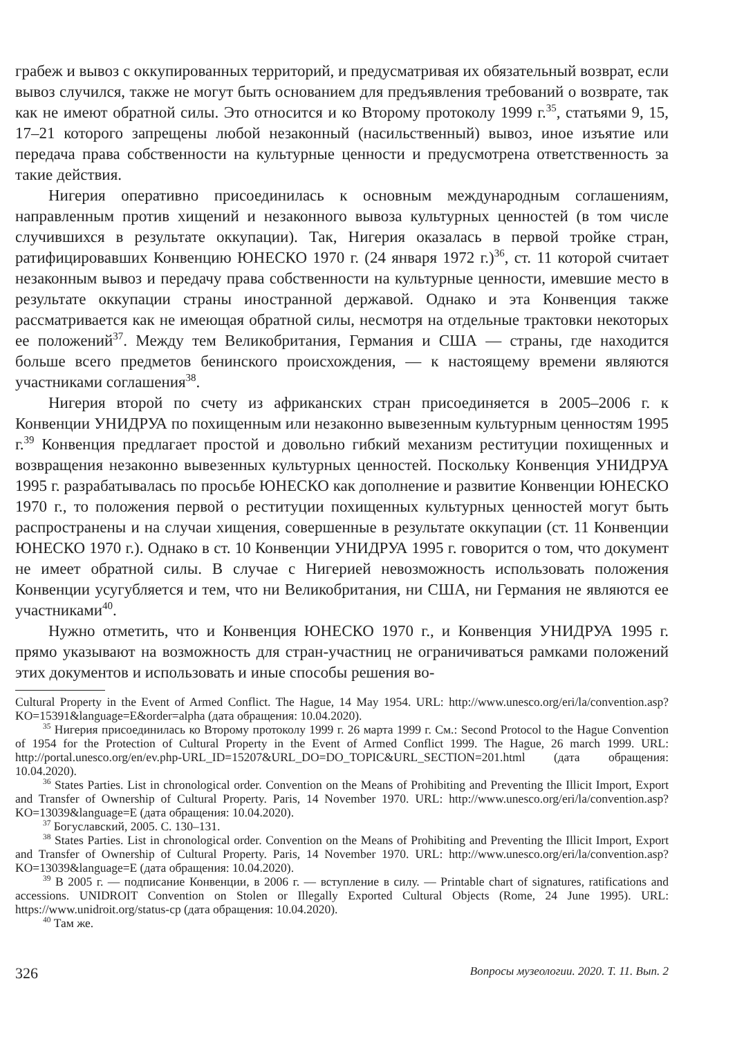грабеж и вывоз с оккупированных территорий, и предусматривая их обязательный возврат, если вывоз случился, также не могут быть основанием для предъявления требований о возврате, так как не имеют обратной силы. Это относится и ко Второму протоколу 1999 г.<sup>35</sup>, статьями 9, 15, 17–21 которого запрещены любой незаконный (насильственный) вывоз, иное изъятие или передача права собственности на культурные ценности и предусмотрена ответственность за такие действия.
Нигерия оперативно присоединилась к основным международным соглашениям, направленным против хищений и незаконного вывоза культурных ценностей (в том числе случившихся в результате оккупации). Так, Нигерия оказалась в первой тройке стран, ратифицировавших Конвенцию ЮНЕСКО 1970 г. (24 января 1972 г.)<sup>36</sup>, ст. 11 которой считает незаконным вывоз и передачу права собственности на культурные ценности, имевшие место в результате оккупации страны иностранной державой. Однако и эта Конвенция также рассматривается как не имеющая обратной силы, несмотря на отдельные трактовки некоторых ее положений<sup>37</sup>. Между тем Великобритания, Германия и США — страны, где находится больше всего предметов бенинского происхождения, — к настоящему времени являются участниками соглашения<sup>38</sup>.
Нигерия второй по счету из африканских стран присоединяется в 2005–2006 г. к Конвенции УНИДРУА по похищенным или незаконно вывезенным культурным ценностям 1995 г.<sup>39</sup> Конвенция предлагает простой и довольно гибкий механизм реституции похищенных и возвращения незаконно вывезенных культурных ценностей. Поскольку Конвенция УНИДРУА 1995 г. разрабатывалась по просьбе ЮНЕСКО как дополнение и развитие Конвенции ЮНЕСКО 1970 г., то положения первой о реституции похищенных культурных ценностей могут быть распространены и на случаи хищения, совершенные в результате оккупации (ст. 11 Конвенции ЮНЕСКО 1970 г.). Однако в ст. 10 Конвенции УНИДРУА 1995 г. говорится о том, что документ не имеет обратной силы. В случае с Нигерией невозможность использовать положения Конвенции усугубляется и тем, что ни Великобритания, ни США, ни Германия не являются ее участниками<sup>40</sup>.
Нужно отметить, что и Конвенция ЮНЕСКО 1970 г., и Конвенция УНИДРУА 1995 г. прямо указывают на возможность для стран-участниц не ограничиваться рамками положений этих документов и использовать и иные способы решения во-
Cultural Property in the Event of Armed Conflict. The Hague, 14 May 1954. URL: http://www.unesco.org/eri/la/convention.asp?KO=15391&language=E&order=alpha (дата обращения: 10.04.2020).
<sup>35</sup> Нигерия присоединилась ко Второму протоколу 1999 г. 26 марта 1999 г. См.: Second Protocol to the Hague Convention of 1954 for the Protection of Cultural Property in the Event of Armed Conflict 1999. The Hague, 26 march 1999. URL: http://portal.unesco.org/en/ev.php-URL_ID=15207&URL_DO=DO_TOPIC&URL_SECTION=201.html (дата обращения: 10.04.2020).
<sup>36</sup> States Parties. List in chronological order. Convention on the Means of Prohibiting and Preventing the Illicit Import, Export and Transfer of Ownership of Cultural Property. Paris, 14 November 1970. URL: http://www.unesco.org/eri/la/convention.asp?KO=13039&language=E (дата обращения: 10.04.2020).
<sup>37</sup> Богуславский, 2005. С. 130–131.
<sup>38</sup> States Parties. List in chronological order. Convention on the Means of Prohibiting and Preventing the Illicit Import, Export and Transfer of Ownership of Cultural Property. Paris, 14 November 1970. URL: http://www.unesco.org/eri/la/convention.asp?KO=13039&language=E (дата обращения: 10.04.2020).
<sup>39</sup> В 2005 г. — подписание Конвенции, в 2006 г. — вступление в силу. — Printable chart of signatures, ratifications and accessions. UNIDROIT Convention on Stolen or Illegally Exported Cultural Objects (Rome, 24 June 1995). URL: https://www.unidroit.org/status-cp (дата обращения: 10.04.2020).
<sup>40</sup> Там же.
326 Вопросы музеологии. 2020. Т. 11. Вып. 2